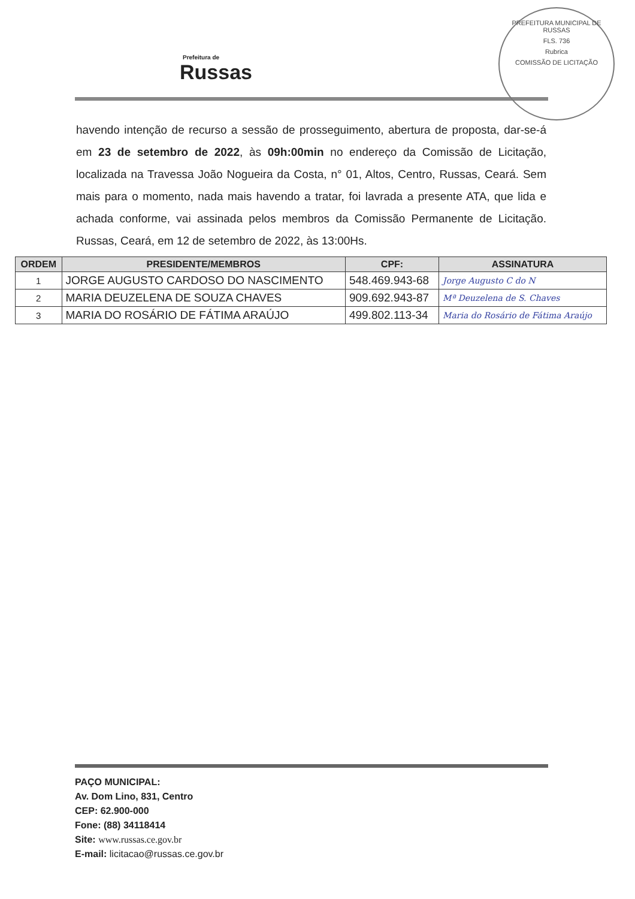Prefeitura de
Russas
PREFEITURA MUNICIPAL DE RUSSAS
FLS. 736
Rubrica
COMISSÃO DE LICITAÇÃO
havendo intenção de recurso a sessão de prosseguimento, abertura de proposta, dar-se-á em 23 de setembro de 2022, às 09h:00min no endereço da Comissão de Licitação, localizada na Travessa João Nogueira da Costa, n° 01, Altos, Centro, Russas, Ceará. Sem mais para o momento, nada mais havendo a tratar, foi lavrada a presente ATA, que lida e achada conforme, vai assinada pelos membros da Comissão Permanente de Licitação. Russas, Ceará, em 12 de setembro de 2022, às 13:00Hs.
| ORDEM | PRESIDENTE/MEMBROS | CPF: | ASSINATURA |
| --- | --- | --- | --- |
| 1 | JORGE AUGUSTO CARDOSO DO NASCIMENTO | 548.469.943-68 | Jorge Augusto C do N |
| 2 | MARIA DEUZELENA DE SOUZA CHAVES | 909.692.943-87 | Mª Deuzelena de S. Chaves |
| 3 | MARIA DO ROSÁRIO DE FÁTIMA ARAÚJO | 499.802.113-34 | Maria do Rosário de Fátima Araújo |
PAÇO MUNICIPAL:
Av. Dom Lino, 831, Centro
CEP: 62.900-000
Fone: (88) 34118414
Site: www.russas.ce.gov.br
E-mail: licitacao@russas.ce.gov.br